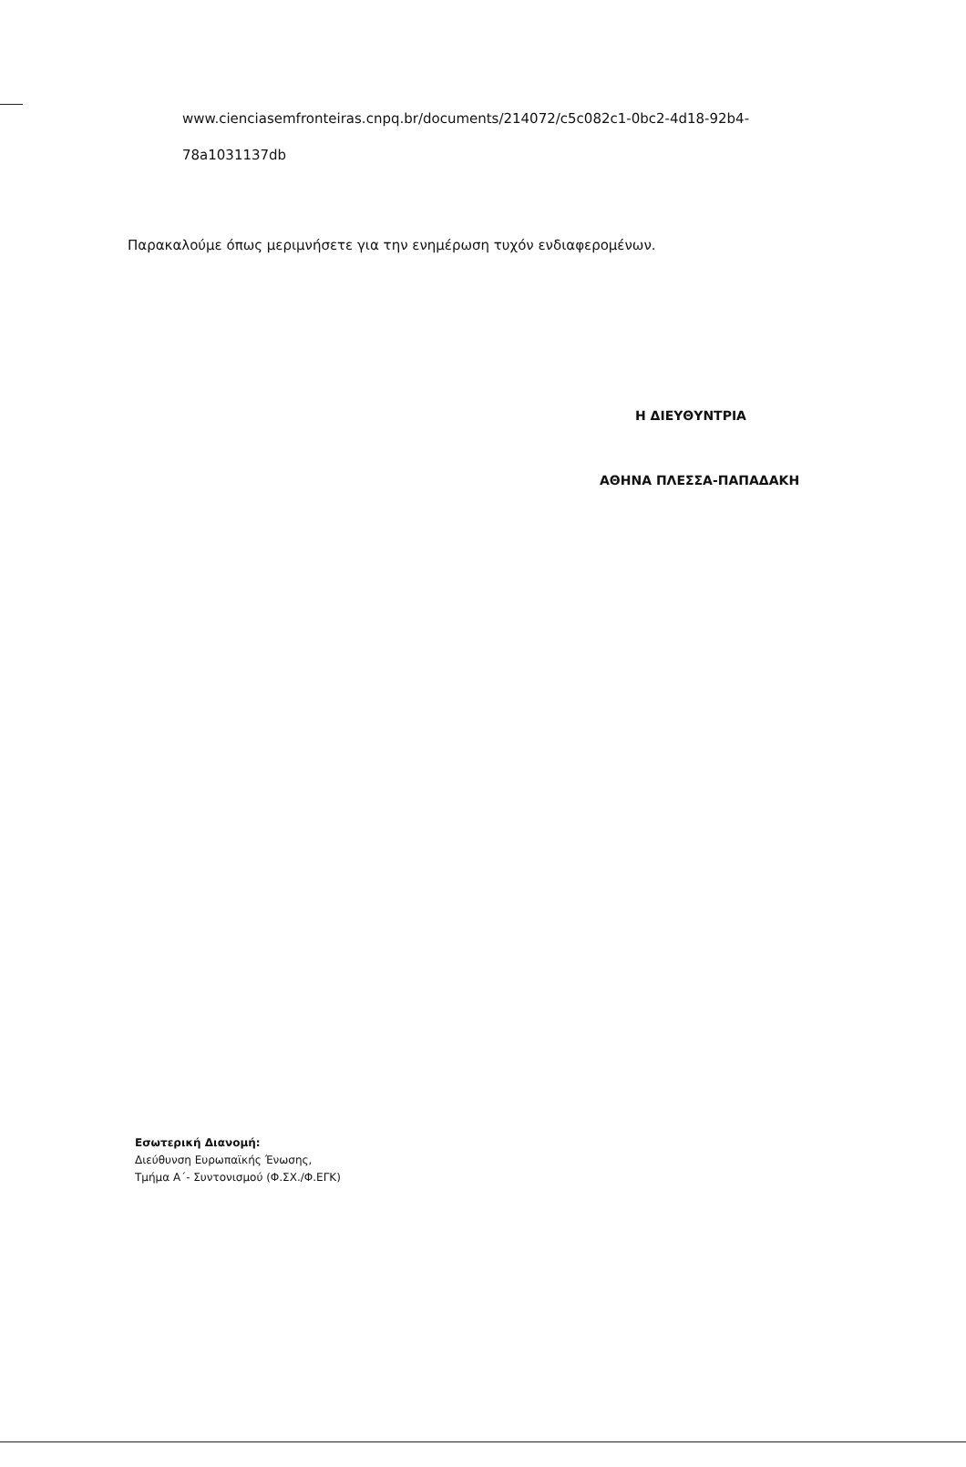www.cienciasemfronteiras.cnpq.br/documents/214072/c5c082c1-0bc2-4d18-92b4-
78a1031137db
Παρακαλούμε όπως μεριμνήσετε για την ενημέρωση τυχόν ενδιαφερομένων.
Η ΔΙΕΥΘΥΝΤΡΙΑ
ΑΘΗΝΑ ΠΛΕΣΣΑ-ΠΑΠΑΔΑΚΗ
Εσωτερική Διανομή:
Διεύθυνση Ευρωπαϊκής Ένωσης,
Τμήμα Α΄- Συντονισμού (Φ.ΣΧ./Φ.ΕΓΚ)